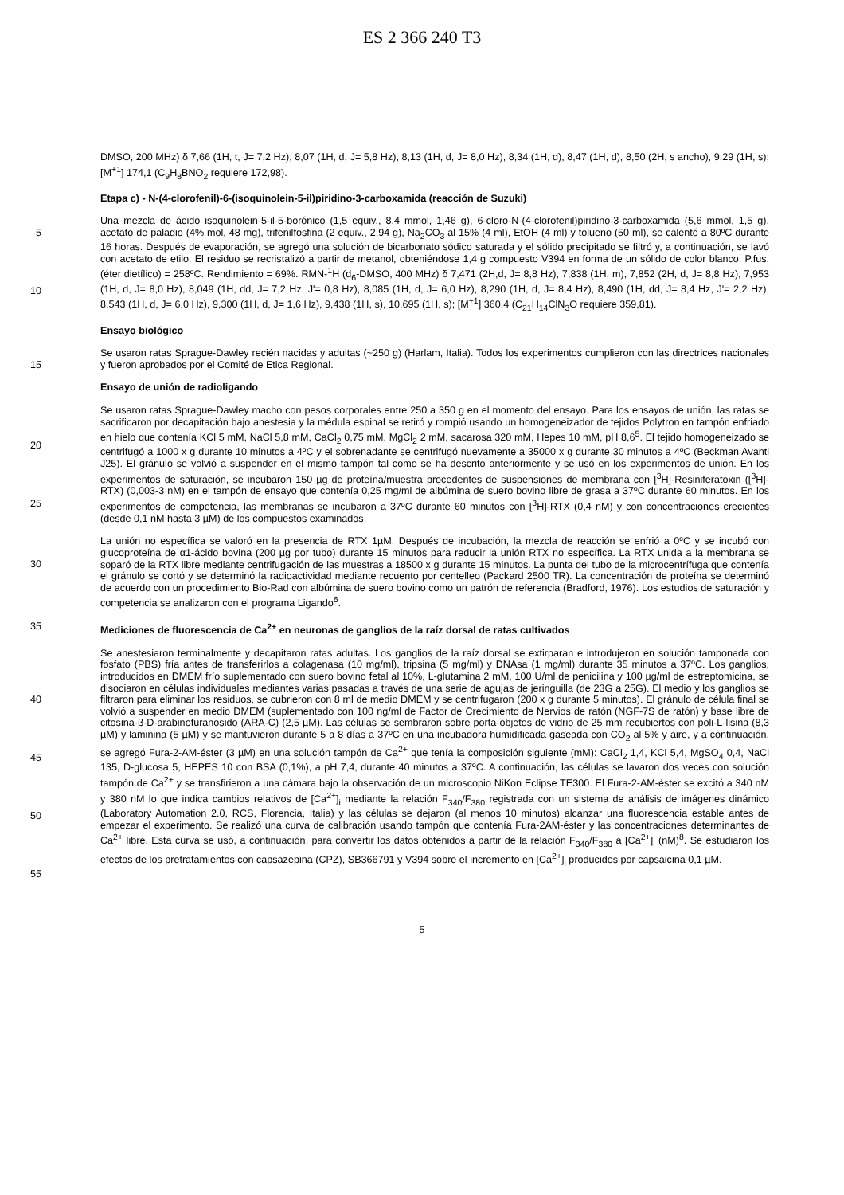ES 2 366 240 T3
DMSO, 200 MHz) δ 7,66 (1H, t, J= 7,2 Hz), 8,07 (1H, d, J= 5,8 Hz), 8,13 (1H, d, J= 8,0 Hz), 8,34 (1H, d), 8,47 (1H, d), 8,50 (2H, s ancho), 9,29 (1H, s); [M<sup>+1</sup>] 174,1 (C<sub>9</sub>H<sub>8</sub>BNO<sub>2</sub> requiere 172,98).
Etapa c) - N-(4-clorofenil)-6-(isoquinolein-5-il)piridino-3-carboxamida (reacción de Suzuki)
5
10
Una mezcla de ácido isoquinolein-5-il-5-borónico (1,5 equiv., 8,4 mmol, 1,46 g), 6-cloro-N-(4-clorofenil)piridino-3-carboxamida (5,6 mmol, 1,5 g), acetato de paladio (4% mol, 48 mg), trifenilfosfina (2 equiv., 2,94 g), Na<sub>2</sub>CO<sub>3</sub> al 15% (4 ml), EtOH (4 ml) y tolueno (50 ml), se calentó a 80ºC durante 16 horas. Después de evaporación, se agregó una solución de bicarbonato sódico saturada y el sólido precipitado se filtró y, a continuación, se lavó con acetato de etilo. El residuo se recristalizó a partir de metanol, obteniéndose 1,4 g compuesto V394 en forma de un sólido de color blanco. P.fus. (éter dietílico) = 258ºC. Rendimiento = 69%. RMN-<sup>1</sup>H (d<sub>6</sub>-DMSO, 400 MHz) δ 7,471 (2H,d, J= 8,8 Hz), 7,838 (1H, m), 7,852 (2H, d, J= 8,8 Hz), 7,953 (1H, d, J= 8,0 Hz), 8,049 (1H, dd, J= 7,2 Hz, J'= 0,8 Hz), 8,085 (1H, d, J= 6,0 Hz), 8,290 (1H, d, J= 8,4 Hz), 8,490 (1H, dd, J= 8,4 Hz, J'= 2,2 Hz), 8,543 (1H, d, J= 6,0 Hz), 9,300 (1H, d, J= 1,6 Hz), 9,438 (1H, s), 10,695 (1H, s); [M<sup>+1</sup>] 360,4 (C<sub>21</sub>H<sub>14</sub>ClN<sub>3</sub>O requiere 359,81).
Ensayo biológico
15
Se usaron ratas Sprague-Dawley recién nacidas y adultas (~250 g) (Harlam, Italia). Todos los experimentos cumplieron con las directrices nacionales y fueron aprobados por el Comité de Etica Regional.
Ensayo de unión de radioligando
20
25
Se usaron ratas Sprague-Dawley macho con pesos corporales entre 250 a 350 g en el momento del ensayo. Para los ensayos de unión, las ratas se sacrificaron por decapitación bajo anestesia y la médula espinal se retiró y rompió usando un homogeneizador de tejidos Polytron en tampón enfriado en hielo que contenía KCl 5 mM, NaCl 5,8 mM, CaCl<sub>2</sub> 0,75 mM, MgCl<sub>2</sub> 2 mM, sacarosa 320 mM, Hepes 10 mM, pH 8,6<sup>5</sup>. El tejido homogeneizado se centrifugó a 1000 x g durante 10 minutos a 4ºC y el sobrenadante se centrifugó nuevamente a 35000 x g durante 30 minutos a 4ºC (Beckman Avanti J25). El gránulo se volvió a suspender en el mismo tampón tal como se ha descrito anteriormente y se usó en los experimentos de unión. En los experimentos de saturación, se incubaron 150 µg de proteína/muestra procedentes de suspensiones de membrana con [<sup>3</sup>H]-Resiniferatoxin ([<sup>3</sup>H]-RTX) (0,003-3 nM) en el tampón de ensayo que contenía 0,25 mg/ml de albúmina de suero bovino libre de grasa a 37ºC durante 60 minutos. En los experimentos de competencia, las membranas se incubaron a 37ºC durante 60 minutos con [<sup>3</sup>H]-RTX (0,4 nM) y con concentraciones crecientes (desde 0,1 nM hasta 3 µM) de los compuestos examinados.
30
La unión no específica se valoró en la presencia de RTX 1µM. Después de incubación, la mezcla de reacción se enfrió a 0ºC y se incubó con glucoproteína de α1-ácido bovina (200 µg por tubo) durante 15 minutos para reducir la unión RTX no específica. La RTX unida a la membrana se soparó de la RTX libre mediante centrifugación de las muestras a 18500 x g durante 15 minutos. La punta del tubo de la microcentrífuga que contenía el gránulo se cortó y se determinó la radioactividad mediante recuento por centelleo (Packard 2500 TR). La concentración de proteína se determinó de acuerdo con un procedimiento Bio-Rad con albúmina de suero bovino como un patrón de referencia (Bradford, 1976). Los estudios de saturación y competencia se analizaron con el programa Ligando<sup>6</sup>.
35 Mediciones de fluorescencia de Ca<sup>2+</sup> en neuronas de ganglios de la raíz dorsal de ratas cultivados
40
45
50
55
Se anestesiaron terminalmente y decapitaron ratas adultas. Los ganglios de la raíz dorsal se extirparan e introdujeron en solución tamponada con fosfato (PBS) fría antes de transferirlos a colagenasa (10 mg/ml), tripsina (5 mg/ml) y DNAsa (1 mg/ml) durante 35 minutos a 37ºC. Los ganglios, introducidos en DMEM frío suplementado con suero bovino fetal al 10%, L-glutamina 2 mM, 100 U/ml de penicilina y 100 µg/ml de estreptomicina, se disociaron en células individuales mediantes varias pasadas a través de una serie de agujas de jeringuilla (de 23G a 25G). El medio y los ganglios se filtraron para eliminar los residuos, se cubrieron con 8 ml de medio DMEM y se centrifugaron (200 x g durante 5 minutos). El gránulo de célula final se volvió a suspender en medio DMEM (suplementado con 100 ng/ml de Factor de Crecimiento de Nervios de ratón (NGF-7S de ratón) y base libre de citosina-β-D-arabinofuranosido (ARA-C) (2,5 µM). Las células se sembraron sobre porta-objetos de vidrio de 25 mm recubiertos con poli-L-lisina (8,3 µM) y laminina (5 µM) y se mantuvieron durante 5 a 8 días a 37ºC en una incubadora humidificada gaseada con CO<sub>2</sub> al 5% y aire, y a continuación, se agregó Fura-2-AM-éster (3 µM) en una solución tampón de Ca<sup>2+</sup> que tenía la composición siguiente (mM): CaCl<sub>2</sub> 1,4, KCl 5,4, MgSO<sub>4</sub> 0,4, NaCl 135, D-glucosa 5, HEPES 10 con BSA (0,1%), a pH 7,4, durante 40 minutos a 37ºC. A continuación, las células se lavaron dos veces con solución tampón de Ca<sup>2+</sup> y se transfirieron a una cámara bajo la observación de un microscopio NiKon Eclipse TE300. El Fura-2-AM-éster se excitó a 340 nM y 380 nM lo que indica cambios relativos de [Ca<sup>2+</sup>]<sub>i</sub> mediante la relación F<sub>340</sub>/F<sub>380</sub> registrada con un sistema de análisis de imágenes dinámico (Laboratory Automation 2.0, RCS, Florencia, Italia) y las células se dejaron (al menos 10 minutos) alcanzar una fluorescencia estable antes de empezar el experimento. Se realizó una curva de calibración usando tampón que contenía Fura-2AM-éster y las concentraciones determinantes de Ca<sup>2+</sup> libre. Esta curva se usó, a continuación, para convertir los datos obtenidos a partir de la relación F<sub>340</sub>/F<sub>380</sub> a [Ca<sup>2+</sup>]<sub>i</sub> (nM)<sup>8</sup>. Se estudiaron los efectos de los pretratamientos con capsazepina (CPZ), SB366791 y V394 sobre el incremento en [Ca<sup>2+</sup>]<sub>i</sub> producidos por capsaicina 0,1 µM.
5